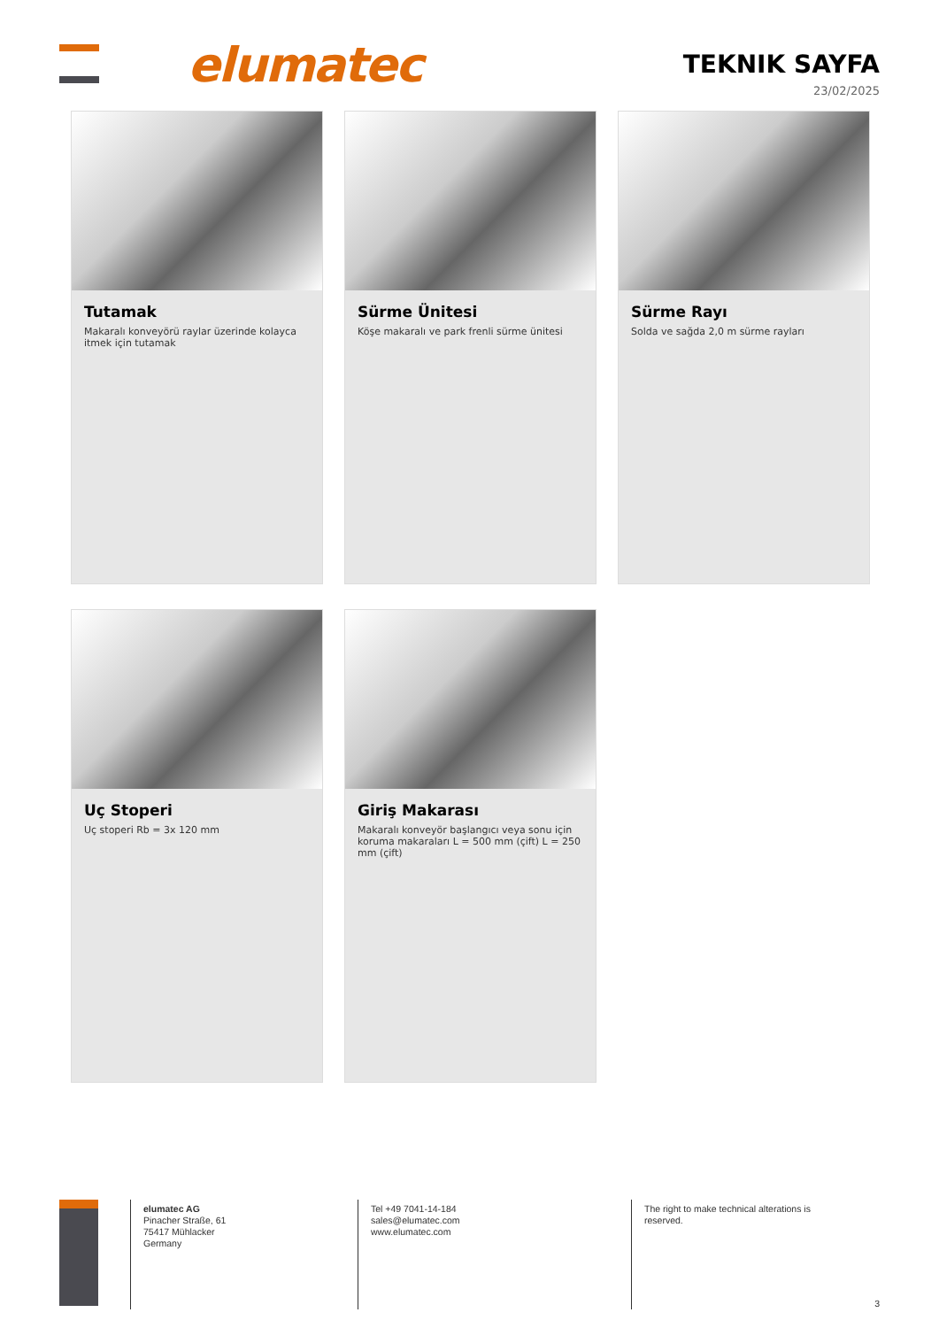elumatec TEKNIK SAYFA
23/02/2025
Tutamak
Makaralı konveyörü raylar üzerinde kolayca itmek için tutamak
Sürme Ünitesi
Köşe makaralı ve park frenli sürme ünitesi
Sürme Rayı
Solda ve sağda 2,0 m sürme rayları
Uç Stoperi
Uç stoperi Rb = 3x 120 mm
Giriş Makarası
Makaralı konveyör başlangıcı veya sonu için koruma makaraları L = 500 mm (çift) L = 250 mm (çift)
elumatec AG
Pinacher Straße, 61
75417 Mühlacker
Germany
Tel +49 7041-14-184
sales@elumatec.com
www.elumatec.com
The right to make technical alterations is
reserved.
3